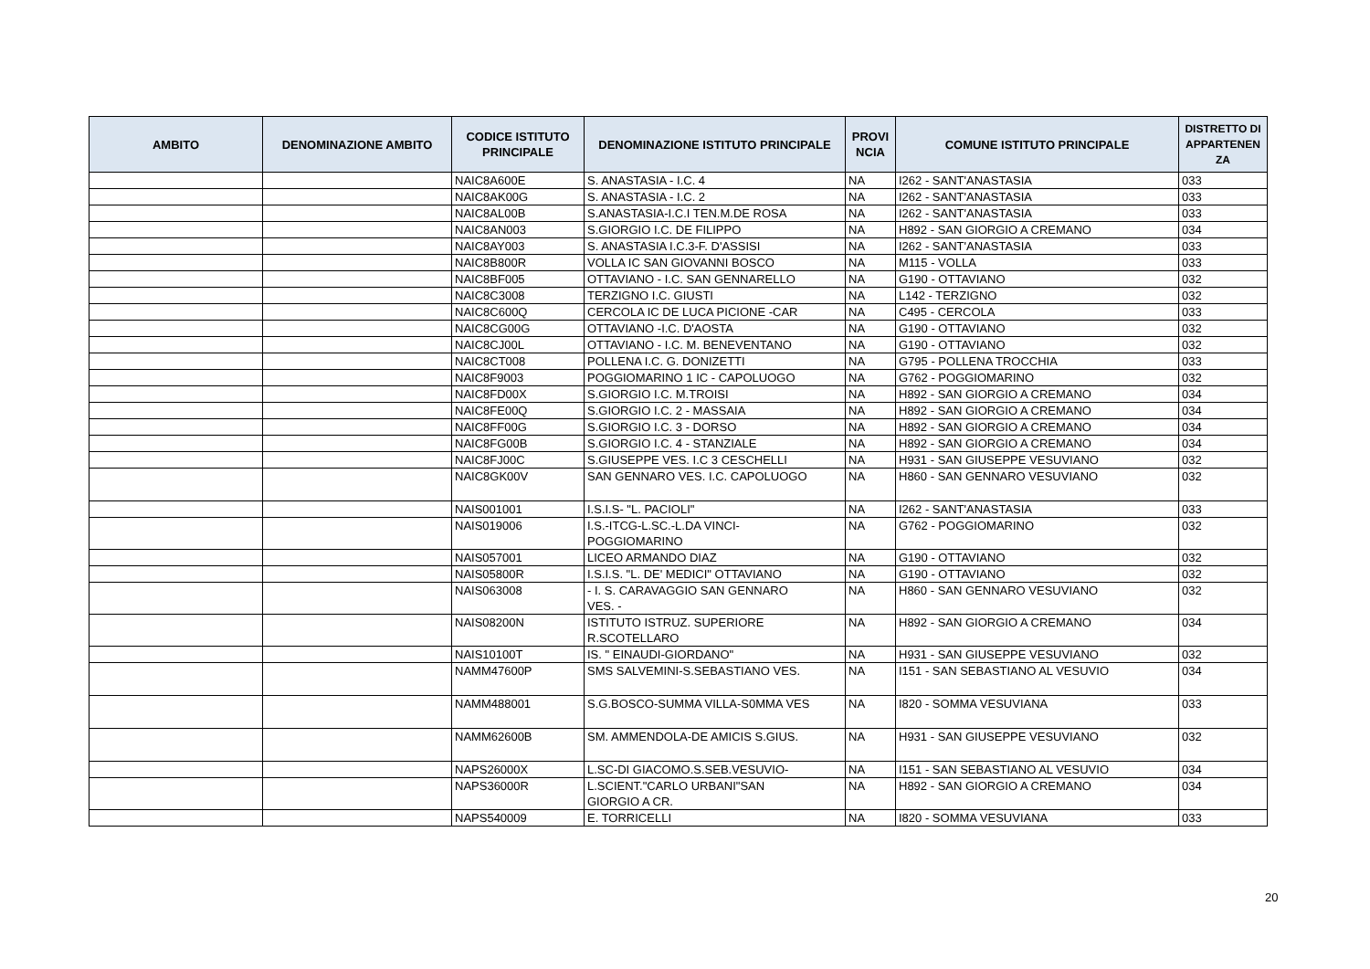| AMBITO | DENOMINAZIONE AMBITO | CODICE ISTITUTO PRINCIPALE | DENOMINAZIONE ISTITUTO PRINCIPALE | PROVI NCIA | COMUNE ISTITUTO PRINCIPALE | DISTRETTO DI APPARTENEN ZA |
| --- | --- | --- | --- | --- | --- | --- |
| | | NAIC8A600E | S. ANASTASIA - I.C. 4 | NA | I262 - SANT'ANASTASIA | 033 |
| | | NAIC8AK00G | S. ANASTASIA - I.C. 2 | NA | I262 - SANT'ANASTASIA | 033 |
| | | NAIC8AL00B | S.ANASTASIA-I.C.I TEN.M.DE ROSA | NA | I262 - SANT'ANASTASIA | 033 |
| | | NAIC8AN003 | S.GIORGIO I.C. DE FILIPPO | NA | H892 - SAN GIORGIO A CREMANO | 034 |
| | | NAIC8AY003 | S. ANASTASIA I.C.3-F. D'ASSISI | NA | I262 - SANT'ANASTASIA | 033 |
| | | NAIC8B800R | VOLLA IC SAN GIOVANNI BOSCO | NA | M115 - VOLLA | 033 |
| | | NAIC8BF005 | OTTAVIANO - I.C. SAN GENNARELLO | NA | G190 - OTTAVIANO | 032 |
| | | NAIC8C3008 | TERZIGNO I.C. GIUSTI | NA | L142 - TERZIGNO | 032 |
| | | NAIC8C600Q | CERCOLA IC DE LUCA PICIONE -CAR | NA | C495 - CERCOLA | 033 |
| | | NAIC8CG00G | OTTAVIANO -I.C. D'AOSTA | NA | G190 - OTTAVIANO | 032 |
| | | NAIC8CJ00L | OTTAVIANO - I.C. M. BENEVENTANO | NA | G190 - OTTAVIANO | 032 |
| | | NAIC8CT008 | POLLENA I.C. G. DONIZETTI | NA | G795 - POLLENA TROCCHIA | 033 |
| | | NAIC8F9003 | POGGIOMARINO 1 IC - CAPOLUOGO | NA | G762 - POGGIOMARINO | 032 |
| | | NAIC8FD00X | S.GIORGIO I.C. M.TROISI | NA | H892 - SAN GIORGIO A CREMANO | 034 |
| | | NAIC8FE00Q | S.GIORGIO I.C. 2 - MASSAIA | NA | H892 - SAN GIORGIO A CREMANO | 034 |
| | | NAIC8FF00G | S.GIORGIO I.C. 3 - DORSO | NA | H892 - SAN GIORGIO A CREMANO | 034 |
| | | NAIC8FG00B | S.GIORGIO I.C. 4 - STANZIALE | NA | H892 - SAN GIORGIO A CREMANO | 034 |
| | | NAIC8FJ00C | S.GIUSEPPE VES. I.C 3 CESCHELLI | NA | H931 - SAN GIUSEPPE VESUVIANO | 032 |
| | | NAIC8GK00V | SAN GENNARO VES. I.C. CAPOLUOGO | NA | H860 - SAN GENNARO VESUVIANO | 032 |
| | | NAIS001001 | I.S.I.S- "L. PACIOLI" | NA | I262 - SANT'ANASTASIA | 033 |
| | | NAIS019006 | I.S.-ITCG-L.SC.-L.DA VINCI- POGGIOMARINO | NA | G762 - POGGIOMARINO | 032 |
| | | NAIS057001 | LICEO ARMANDO DIAZ | NA | G190 - OTTAVIANO | 032 |
| | | NAIS05800R | I.S.I.S. "L. DE' MEDICI" OTTAVIANO | NA | G190 - OTTAVIANO | 032 |
| | | NAIS063008 | - I. S. CARAVAGGIO SAN GENNARO VES. - | NA | H860 - SAN GENNARO VESUVIANO | 032 |
| | | NAIS08200N | ISTITUTO ISTRUZ. SUPERIORE R.SCOTELLARO | NA | H892 - SAN GIORGIO A CREMANO | 034 |
| | | NAIS10100T | IS. " EINAUDI-GIORDANO" | NA | H931 - SAN GIUSEPPE VESUVIANO | 032 |
| | | NAMM47600P | SMS SALVEMINI-S.SEBASTIANO VES. | NA | I151 - SAN SEBASTIANO AL VESUVIO | 034 |
| | | NAMM488001 | S.G.BOSCO-SUMMA VILLA-S0MMA VES | NA | I820 - SOMMA VESUVIANA | 033 |
| | | NAMM62600B | SM. AMMENDOLA-DE AMICIS S.GIUS. | NA | H931 - SAN GIUSEPPE VESUVIANO | 032 |
| | | NAPS26000X | L.SC-DI GIACOMO.S.SEB.VESUVIO- | NA | I151 - SAN SEBASTIANO AL VESUVIO | 034 |
| | | NAPS36000R | L.SCIENT."CARLO URBANI"SAN GIORGIO A CR. | NA | H892 - SAN GIORGIO A CREMANO | 034 |
| | | NAPS540009 | E. TORRICELLI | NA | I820 - SOMMA VESUVIANA | 033 |
20